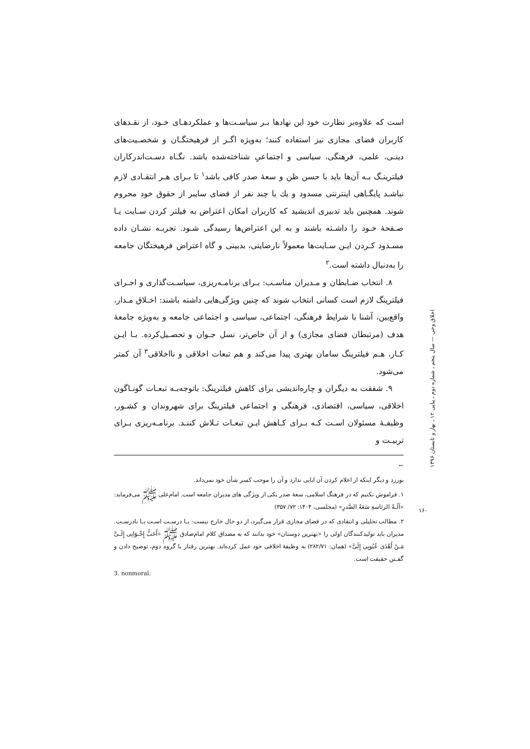است که علاوه‌بر نظارت خود این نهادها بـر سیاسـت‌ها و عملکردهـای خـود، از نقـدهای کاربران فضای مجازی نیز استفاده کنند؛ به‌ویژه اگـر از فرهیختگـان و شخصـیت‌های دینـی، علمی، فرهنگی، سیاسی و اجتماعیِ شناخته‌شده باشد. نگـاه دسـت‌اندرکاران فیلترینـگ بـه آن‌ها باید با حسن ظن و سعهٔ صدر کافی باشد<sup>۱</sup> تا بـرای هـر انتقـادی لازم نباشـد پایگـاهی اینترنتی مسدود و یك یا چند نفر از فضای سایبر از حقوق خود محروم شوند. همچنین باید تدبیری اندیشید که کاربران امکان اعتراض به فیلتر کردن سـایت یـا صـفحهٔ خـود را داشـته باشند و به این اعتراض‌ها رسیدگی شـود. تجربـه نشـان داده مسـدود کـردن ایـن سـایت‌ها معمولاً نارضایتی، بدبینی و گاه اعتراض فرهیختگان جامعه را به‌دنبال داشته است.<sup>۲</sup>
۸. انتخاب ضـابطان و مـدیران مناسـب: بـرای برنامـه‌ریزی، سیاسـت‌گذاری و اجـرای فیلترینگ لازم است کسانی انتخاب شوند که چنین ویژگی‌هایی داشته باشند: اخـلاق مـدار، واقع‌بین، آشنا با شرایط فرهنگی، اجتماعی، سیاسی و اجتماعی جامعه و به‌ویژه جامعهٔ هدف (مرتبطان فضای مجازی) و از آن خاص‌تر، نسل جـوان و تحصـیل‌کرده. بـا ایـن کـار، هـم فیلترینگ سامان بهتری پیدا می‌کند و هم تبعات اخلاقی و نااخلاقی<sup>۳</sup> آن کمتر می‌شود.
۹. شفقت به دیگران و چاره‌اندیشی برای کاهش فیلترینگ: باتوجه‌بـه تبعـات گونـاگون اخلاقی، سیاسی، اقتصادی، فرهنگی و اجتماعی فیلترینگ برای شهروندان و کشـور، وظیفـهٔ مسئولان اسـت کـه بـرای کـاهش ایـن تبعـات تـلاش کننـد. برنامـه‌ریزی بـرای تربیـت و
←
بورزد و دیگر اینکه از اعلام کردن آن ابایی ندارد و آن را موجب کسر شأن خود نمی‌داند.
۱. فراموش نکنیم که در فرهنگ اسلامی، سعهٔ صدر یکی از ویژگی های مدیران جامعه است. امام‌علی ﷺ می‌فرماید: «آلَـةُ الرئاسةِ سَعَةُ الصَّدرِ» (مجلسی، ۱۴۰۴: ۷۲/ ۳۵۷)
۲. مطالب تحلیلی و انتقادی که در فضای مجازی قرار می‌گیرد، از دو حال خارج نیست: یـا درسـت اسـت یـا نادرسـت. مدیران باید تولیدکنندگان اولی را «بهترین دوستان» خود بدانند که به مصداق کلام امام‌صادق ﷺ «أَحَبُّ إِخْـوَانِی إِلَـیَّ مَـنْ أَهْدَی عُیُوبِی إِلَیَّ» (همان: ۲۸۲/۷۱) به وظیفهٔ اخلاقی خود عمل کرده‌اند. بهترین رفتار با گروه دوم، توضیح دادن و گفـتن حقیقت است.
3. nonmoral.
اخلاق وحی — سال پنجم ـ شماره دوم ـ پیاپی ۱۲ ـ بهار و تابستان ۱۳۹۶
۱۶۰